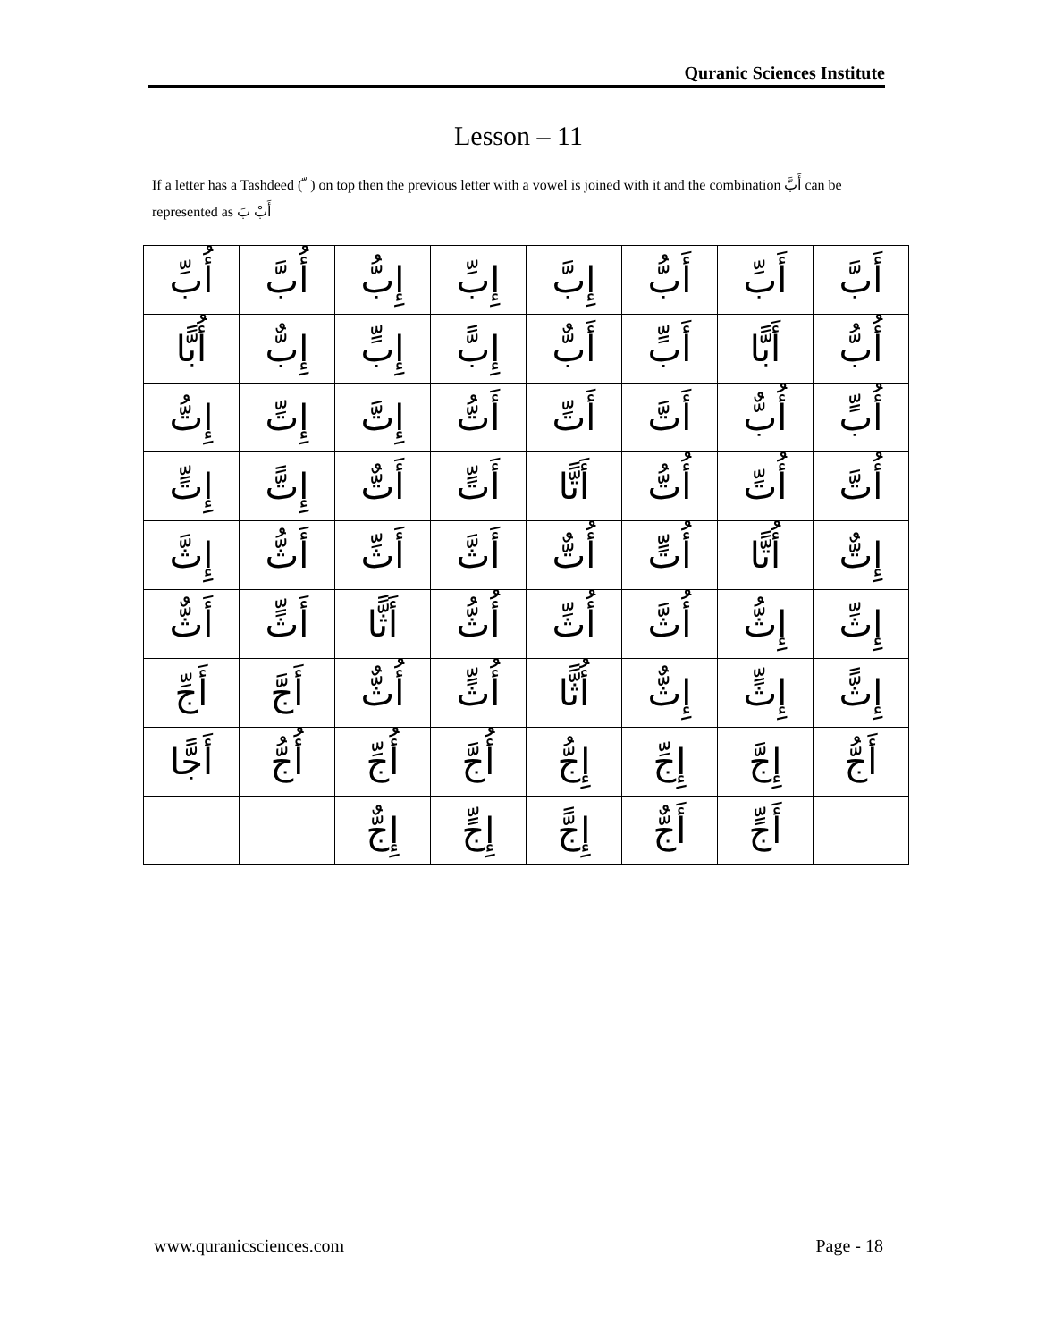Quranic Sciences Institute
Lesson – 11
If a letter has a Tashdeed ( ّ ) on top then the previous letter with a vowel is joined with it and the combination أَبَّ can be represented as أَبْ بَ
| أَبَّ | أَبِّ | أَبُّ | إِبَّ | إِبِّ | إِبُّ | أُبَّ | أُبِّ |
| أُبُّ | أَبًّا | أَبٍّ | أَبٌّ | إِبًّ | إِبٍّ | إِبٌّ | أُبًّا |
| أُبٍّ | أُبٌّ | أَتَّ | أَتِّ | أَتُّ | إِتَّ | إِتِّ | إِتُّ |
| أُتَّ | أُتِّ | أُتُّ | أَتًّا | أَتٍّ | أَتٌّ | إِتًّ | إِتٍّ |
| إِتٌّ | أُتًّا | أُتٍّ | أُتٌّ | أَثَّ | أَثِّ | أَثُّ | إِثَّ |
| إِثِّ | إِثُّ | أُثَّ | أُثِّ | أُثُّ | أَثًّا | أَثٍّ | أَثٌّ |
| إِثًّ | إِثٍّ | إِثٌّ | أُثًّا | أُثٍّ | أُثٌّ | أَجَّ | أَجِّ |
| أَجُّ | إِجَّ | إِجِّ | إِجُّ | أُجَّ | أُجِّ | أُجُّ | أَجًّا |
| | أَجٍّ | أَجٌّ | إِجًّ | إِجٍّ | إِجٌّ | | |
www.quranicsciences.com Page - 18